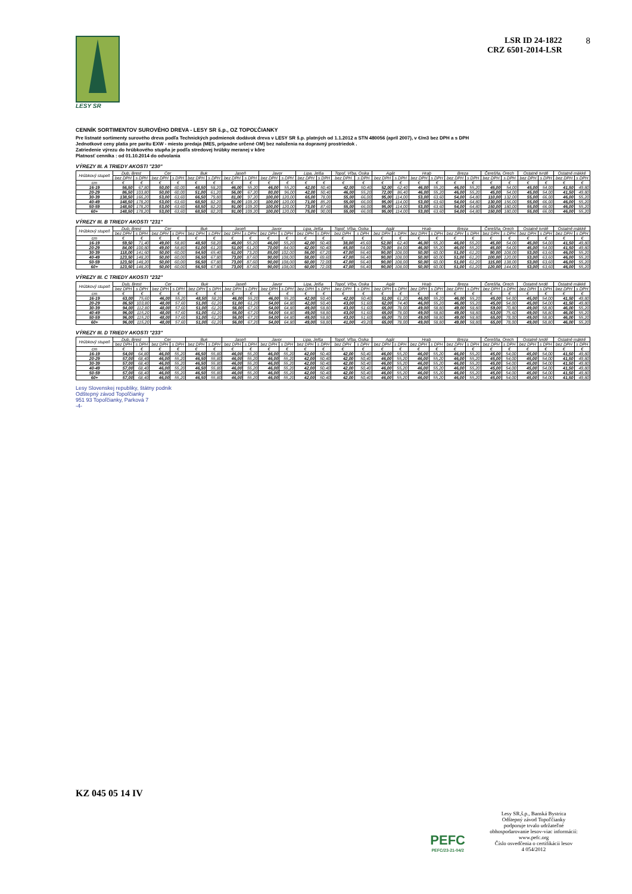LESY SR
LSR ID 24-1822
CRZ 6501-2014-LSR
8
CENNÍK SORTIMENTOV SUROVÉHO DREVA - LESY SR š.p., OZ TOPOĽČIANKY
Pre listnaté sortimenty surového dreva podľa Technických podmienok dodávok dreva v LESY SR š.p. platných od 1.1.2012 a STN 480056 (apríl 2007), v €/m3 bez DPH a s DPH
Jednotkové ceny platia pre paritu EXW - miesto predaja (MES, prípadne určené OM) bez naloženia na dopravný prostriedok .
Zatriedenie výrezu do hrúbkového stupňa je podľa stredovej hrúbky meranej v kôre
Platnosť cenníka : od 01.10.2014 do odvolania
VÝREZY III. A TRIEDY AKOSTI "230"
| Hrúbkový stupeň | Dub, Brest | | Cer | | Buk | | Jaseň | | Javor | | Lipa, Jelša | | Topoľ, Vŕba, Osika | | Agát | | Hrab | | Breza | | Čerešňa, Orech | | Ostatné tvrdé | | Ostatné mäkké | |
| --- | --- | --- | --- | --- | --- | --- | --- | --- | --- | --- | --- | --- | --- | --- | --- | --- | --- | --- | --- | --- | --- | --- | --- | --- | --- | --- |
| | bez DPH | s DPH | bez DPH | s DPH | bez DPH | s DPH | bez DPH | s DPH | bez DPH | s DPH | bez DPH | s DPH | bez DPH | s DPH | bez DPH | s DPH | bez DPH | s DPH | bez DPH | s DPH | bez DPH | s DPH | bez DPH | s DPH | bez DPH | s DPH |
| cm | € | € | € | € | € | € | € | € | € | € | € | € | € | € | € | € | € | € | € | € | € | € | € | € | € | € |
| 16-19 | 56,50 | 67,80 | 50,00 | 60,00 | 48,50 | 58,20 | 46,00 | 55,20 | 46,00 | 55,20 | 42,00 | 50,40 | 42,00 | 50,40 | 52,00 | 62,40 | 46,00 | 55,20 | 46,00 | 55,20 | 45,00 | 54,00 | 45,00 | 54,00 | 41,50 | 49,80 |
| 20-29 | 86,50 | 103,80 | 50,00 | 60,00 | 51,00 | 61,20 | 56,00 | 67,20 | 80,00 | 96,00 | 42,00 | 50,40 | 46,00 | 55,20 | 72,00 | 86,40 | 46,00 | 55,20 | 46,00 | 55,20 | 45,00 | 54,00 | 45,00 | 54,00 | 41,50 | 49,80 |
| 30-39 | 138,50 | 166,20 | 53,00 | 63,60 | 66,50 | 79,80 | 81,00 | 97,20 | 100,00 | 120,00 | 65,00 | 78,00 | 55,00 | 66,00 | 95,00 | 114,00 | 53,00 | 63,60 | 54,00 | 64,80 | 110,00 | 132,00 | 55,00 | 66,00 | 46,00 | 55,20 |
| 40-49 | 148,50 | 178,20 | 53,00 | 63,60 | 68,50 | 82,20 | 91,00 | 109,20 | 100,00 | 120,00 | 71,00 | 85,20 | 55,00 | 66,00 | 95,00 | 114,00 | 53,00 | 63,60 | 54,00 | 64,80 | 130,00 | 156,00 | 55,00 | 66,00 | 46,00 | 55,20 |
| 50-59 | 148,50 | 178,20 | 53,00 | 63,60 | 68,50 | 82,20 | 91,00 | 109,20 | 100,00 | 120,00 | 73,00 | 87,60 | 55,00 | 66,00 | 95,00 | 114,00 | 53,00 | 63,60 | 54,00 | 64,80 | 150,00 | 180,00 | 55,00 | 66,00 | 46,00 | 55,20 |
| 60+ | 148,50 | 178,20 | 53,00 | 63,60 | 68,50 | 82,20 | 91,00 | 109,20 | 100,00 | 120,00 | 75,00 | 90,00 | 55,00 | 66,00 | 95,00 | 114,00 | 53,00 | 63,60 | 54,00 | 64,80 | 150,00 | 180,00 | 55,00 | 66,00 | 46,00 | 55,20 |
VÝREZY III. B TRIEDY AKOSTI "231"
| Hrúbkový stupeň | Dub, Brest | | Cer | | Buk | | Jaseň | | Javor | | Lipa, Jelša | | Topoľ, Vŕba, Osika | | Agát | | Hrab | | Breza | | Čerešňa, Orech | | Ostatné tvrdé | | Ostatné mäkké | |
| --- | --- | --- | --- | --- | --- | --- | --- | --- | --- | --- | --- | --- | --- | --- | --- | --- | --- | --- | --- | --- | --- | --- | --- | --- | --- | --- |
| | bez DPH | s DPH | bez DPH | s DPH | bez DPH | s DPH | bez DPH | s DPH | bez DPH | s DPH | bez DPH | s DPH | bez DPH | s DPH | bez DPH | s DPH | bez DPH | s DPH | bez DPH | s DPH | bez DPH | s DPH | bez DPH | s DPH | bez DPH | s DPH |
| cm | € | € | € | € | € | € | € | € | € | € | € | € | € | € | € | € | € | € | € | € | € | € | € | € | € | € |
| 16-19 | 59,50 | 71,40 | 49,00 | 58,80 | 48,50 | 58,20 | 46,00 | 55,20 | 46,00 | 55,20 | 42,00 | 50,40 | 38,00 | 45,60 | 52,00 | 62,40 | 46,00 | 55,20 | 46,00 | 55,20 | 45,00 | 54,00 | 45,00 | 54,00 | 41,50 | 49,80 |
| 20-29 | 84,00 | 100,80 | 49,00 | 58,80 | 51,00 | 61,20 | 51,00 | 61,20 | 70,00 | 84,00 | 42,00 | 50,40 | 45,00 | 54,00 | 70,00 | 84,00 | 46,00 | 55,20 | 46,00 | 55,20 | 45,00 | 54,00 | 45,00 | 54,00 | 41,50 | 49,80 |
| 30-39 | 118,00 | 141,60 | 50,00 | 60,00 | 54,50 | 65,40 | 61,00 | 73,20 | 85,00 | 102,00 | 56,00 | 67,20 | 47,00 | 56,40 | 90,00 | 108,00 | 50,00 | 60,00 | 51,00 | 61,20 | 90,00 | 108,00 | 53,00 | 63,60 | 46,00 | 55,20 |
| 40-49 | 123,50 | 148,20 | 50,00 | 60,00 | 56,50 | 67,80 | 73,00 | 87,60 | 90,00 | 108,00 | 58,00 | 69,60 | 47,00 | 56,40 | 90,00 | 108,00 | 50,00 | 60,00 | 51,00 | 61,20 | 100,00 | 120,00 | 53,00 | 63,60 | 46,00 | 55,20 |
| 50-59 | 123,50 | 148,20 | 50,00 | 60,00 | 56,50 | 67,80 | 73,00 | 87,60 | 90,00 | 108,00 | 60,00 | 72,00 | 47,00 | 56,40 | 90,00 | 108,00 | 50,00 | 60,00 | 51,00 | 61,20 | 115,00 | 138,00 | 53,00 | 63,60 | 46,00 | 55,20 |
| 60+ | 123,50 | 148,20 | 50,00 | 60,00 | 56,50 | 67,80 | 73,00 | 87,60 | 90,00 | 108,00 | 60,00 | 72,00 | 47,00 | 56,40 | 90,00 | 108,00 | 50,00 | 60,00 | 51,00 | 61,20 | 120,00 | 144,00 | 53,00 | 63,60 | 46,00 | 55,20 |
VÝREZY III. C TRIEDY AKOSTI "232"
| Hrúbkový stupeň | Dub, Brest | | Cer | | Buk | | Jaseň | | Javor | | Lipa, Jelša | | Topoľ, Vŕba, Osika | | Agát | | Hrab | | Breza | | Čerešňa, Orech | | Ostatné tvrdé | | Ostatné mäkké | |
| --- | --- | --- | --- | --- | --- | --- | --- | --- | --- | --- | --- | --- | --- | --- | --- | --- | --- | --- | --- | --- | --- | --- | --- | --- | --- | --- |
| | bez DPH | s DPH | bez DPH | s DPH | bez DPH | s DPH | bez DPH | s DPH | bez DPH | s DPH | bez DPH | s DPH | bez DPH | s DPH | bez DPH | s DPH | bez DPH | s DPH | bez DPH | s DPH | bez DPH | s DPH | bez DPH | s DPH | bez DPH | s DPH |
| cm | € | € | € | € | € | € | € | € | € | € | € | € | € | € | € | € | € | € | € | € | € | € | € | € | € | € |
| 16-19 | 63,00 | 75,60 | 46,00 | 55,20 | 48,50 | 58,20 | 46,00 | 55,20 | 46,00 | 55,20 | 42,00 | 50,40 | 42,00 | 50,40 | 51,00 | 61,20 | 46,00 | 55,20 | 46,00 | 55,20 | 45,00 | 54,00 | 45,00 | 54,00 | 41,50 | 49,80 |
| 20-29 | 86,50 | 103,80 | 48,00 | 57,60 | 51,00 | 61,20 | 51,00 | 61,20 | 54,00 | 64,80 | 42,00 | 50,40 | 43,00 | 51,60 | 62,00 | 74,40 | 46,00 | 55,20 | 46,00 | 55,20 | 45,00 | 54,00 | 45,00 | 54,00 | 41,50 | 49,80 |
| 30-39 | 94,00 | 112,80 | 48,00 | 57,60 | 51,00 | 61,20 | 56,00 | 67,20 | 54,00 | 64,80 | 49,00 | 58,80 | 43,00 | 51,60 | 65,00 | 78,00 | 49,00 | 58,80 | 49,00 | 58,80 | 59,00 | 70,80 | 49,00 | 58,80 | 46,00 | 55,20 |
| 40-49 | 96,00 | 115,20 | 48,00 | 57,60 | 51,00 | 61,20 | 56,00 | 67,20 | 54,00 | 64,80 | 49,00 | 58,80 | 43,00 | 51,60 | 65,00 | 78,00 | 49,00 | 58,80 | 49,00 | 58,80 | 63,00 | 75,60 | 49,00 | 58,80 | 46,00 | 55,20 |
| 50-59 | 96,00 | 115,20 | 48,00 | 57,60 | 51,00 | 61,20 | 56,00 | 67,20 | 54,00 | 64,80 | 49,00 | 58,80 | 43,00 | 51,60 | 65,00 | 78,00 | 49,00 | 58,80 | 49,00 | 58,80 | 65,00 | 78,00 | 49,00 | 58,80 | 46,00 | 55,20 |
| 60+ | 96,00 | 115,20 | 48,00 | 57,60 | 51,00 | 61,20 | 56,00 | 67,20 | 54,00 | 64,80 | 49,00 | 58,80 | 41,00 | 49,20 | 65,00 | 78,00 | 49,00 | 58,80 | 49,00 | 58,80 | 65,00 | 78,00 | 49,00 | 58,80 | 46,00 | 55,20 |
VÝREZY III. D TRIEDY AKOSTI "233"
| Hrúbkový stupeň | Dub, Brest | | Cer | | Buk | | Jaseň | | Javor | | Lipa, Jelša | | Topoľ, Vŕba, Osika | | Agát | | Hrab | | Breza | | Čerešňa, Orech | | Ostatné tvrdé | | Ostatné mäkké | |
| --- | --- | --- | --- | --- | --- | --- | --- | --- | --- | --- | --- | --- | --- | --- | --- | --- | --- | --- | --- | --- | --- | --- | --- | --- | --- | --- |
| | bez DPH | s DPH | bez DPH | s DPH | bez DPH | s DPH | bez DPH | s DPH | bez DPH | s DPH | bez DPH | s DPH | bez DPH | s DPH | bez DPH | s DPH | bez DPH | s DPH | bez DPH | s DPH | bez DPH | s DPH | bez DPH | s DPH | bez DPH | s DPH |
| cm | € | € | € | € | € | € | € | € | € | € | € | € | € | € | € | € | € | € | € | € | € | € | € | € | € | € |
| 16-19 | 54,00 | 64,80 | 46,00 | 55,20 | 46,50 | 55,80 | 46,00 | 55,20 | 46,00 | 55,20 | 42,00 | 50,40 | 42,00 | 50,40 | 46,00 | 55,20 | 46,00 | 55,20 | 46,00 | 55,20 | 45,00 | 54,00 | 45,00 | 54,00 | 41,50 | 49,80 |
| 20-29 | 57,00 | 68,40 | 46,00 | 55,20 | 46,50 | 55,80 | 46,00 | 55,20 | 46,00 | 55,20 | 42,00 | 50,40 | 42,00 | 50,40 | 46,00 | 55,20 | 46,00 | 55,20 | 46,00 | 55,20 | 45,00 | 54,00 | 45,00 | 54,00 | 41,50 | 49,80 |
| 30-39 | 57,00 | 68,40 | 46,00 | 55,20 | 46,50 | 55,80 | 46,00 | 55,20 | 46,00 | 55,20 | 42,00 | 50,40 | 42,00 | 50,40 | 46,00 | 55,20 | 46,00 | 55,20 | 46,00 | 55,20 | 45,00 | 54,00 | 45,00 | 54,00 | 41,50 | 49,80 |
| 40-49 | 57,00 | 68,40 | 46,00 | 55,20 | 46,50 | 55,80 | 46,00 | 55,20 | 46,00 | 55,20 | 42,00 | 50,40 | 42,00 | 50,40 | 46,00 | 55,20 | 46,00 | 55,20 | 46,00 | 55,20 | 45,00 | 54,00 | 45,00 | 54,00 | 41,50 | 49,80 |
| 50-59 | 57,00 | 68,40 | 46,00 | 55,20 | 46,50 | 55,80 | 46,00 | 55,20 | 46,00 | 55,20 | 42,00 | 50,40 | 42,00 | 50,40 | 46,00 | 55,20 | 46,00 | 55,20 | 46,00 | 55,20 | 45,00 | 54,00 | 45,00 | 54,00 | 41,50 | 49,80 |
| 60+ | 57,00 | 68,40 | 46,00 | 55,20 | 46,50 | 55,80 | 46,00 | 55,20 | 46,00 | 55,20 | 42,00 | 50,40 | 42,00 | 50,40 | 46,00 | 55,20 | 46,00 | 55,20 | 46,00 | 55,20 | 45,00 | 54,00 | 45,00 | 54,00 | 41,50 | 49,80 |
Lesy Slovenskej republiky, štátny podnik
Odštepný závod Topoľčianky
951 93 Topoľčianky, Parková 7
-4-
KZ 045 05 14 IV
PEFC
PEFC/23-21-04/2
Lesy SR,š.p., Banská Bystrica
Odštepný závod Topoľčianky
podporuje trvalo udržateľné
obhospodarovanie lesov-viac informácií:
www.pefc.org
Číslo osvedčenia o certifikácii lesov
4 054/2012